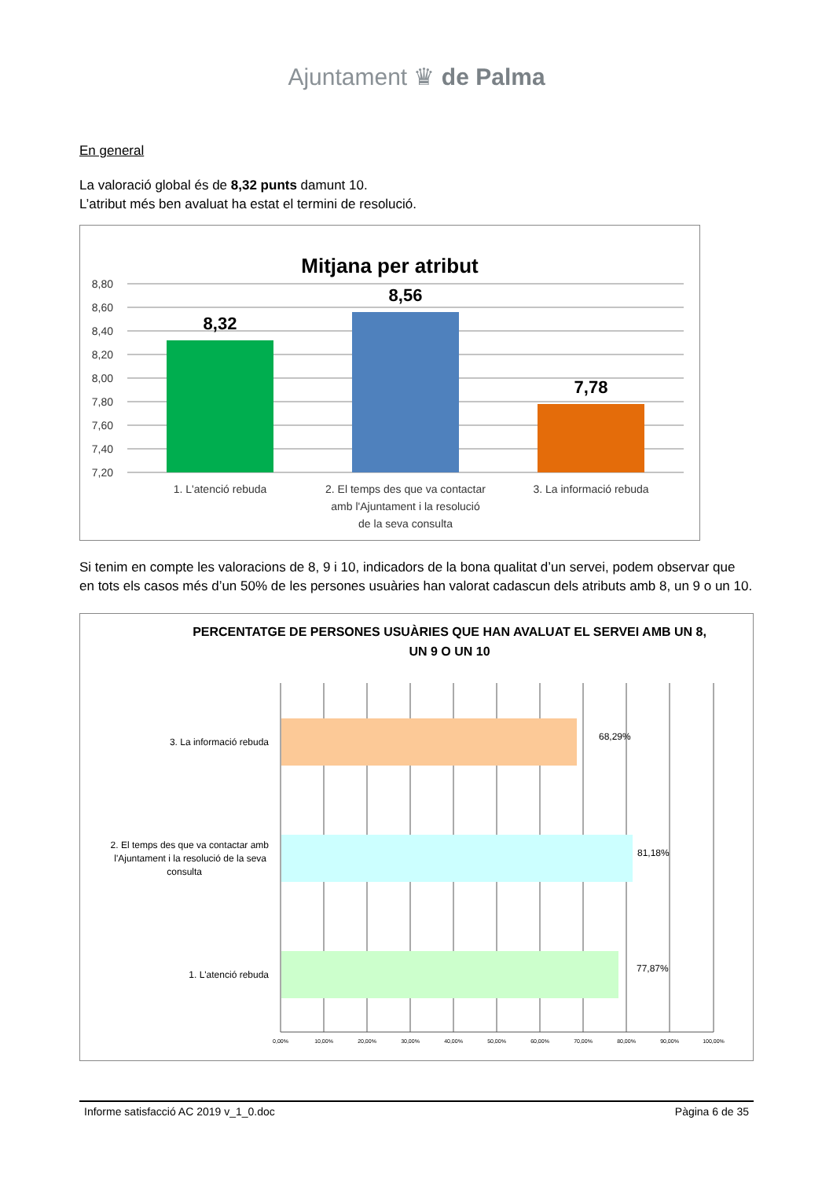Ajuntament ♛ de Palma
En general
La valoració global és de 8,32 punts damunt 10.
L’atribut més ben avaluat ha estat el termini de resolució.
Mitjana per atribut
8,80
8,60
8,40
8,20
8,00
7,80
7,60
7,40
7,20
8,32
8,56
7,78
1. L'atenció rebuda
2. El temps des que va contactar
amb l'Ajuntament i la resolució
de la seva consulta
3. La informació rebuda
Si tenim en compte les valoracions de 8, 9 i 10, indicadors de la bona qualitat d’un servei, podem observar que en tots els casos més d’un 50% de les persones usuàries han valorat cadascun dels atributs amb 8, un 9 o un 10.
PERCENTATGE DE PERSONES USUÀRIES QUE HAN AVALUAT EL SERVEI AMB UN 8,
UN 9 O UN 10
3. La informació rebuda
2. El temps des que va contactar amb
l'Ajuntament i la resolució de la seva
consulta
1. L'atenció rebuda
68,29%
81,18%
77,87%
0,00%
10,00%
20,00%
30,00%
40,00%
50,00%
60,00%
70,00%
80,00%
90,00%
100,00%
Informe satisfacció AC 2019 v_1_0.doc Pàgina 6 de 35